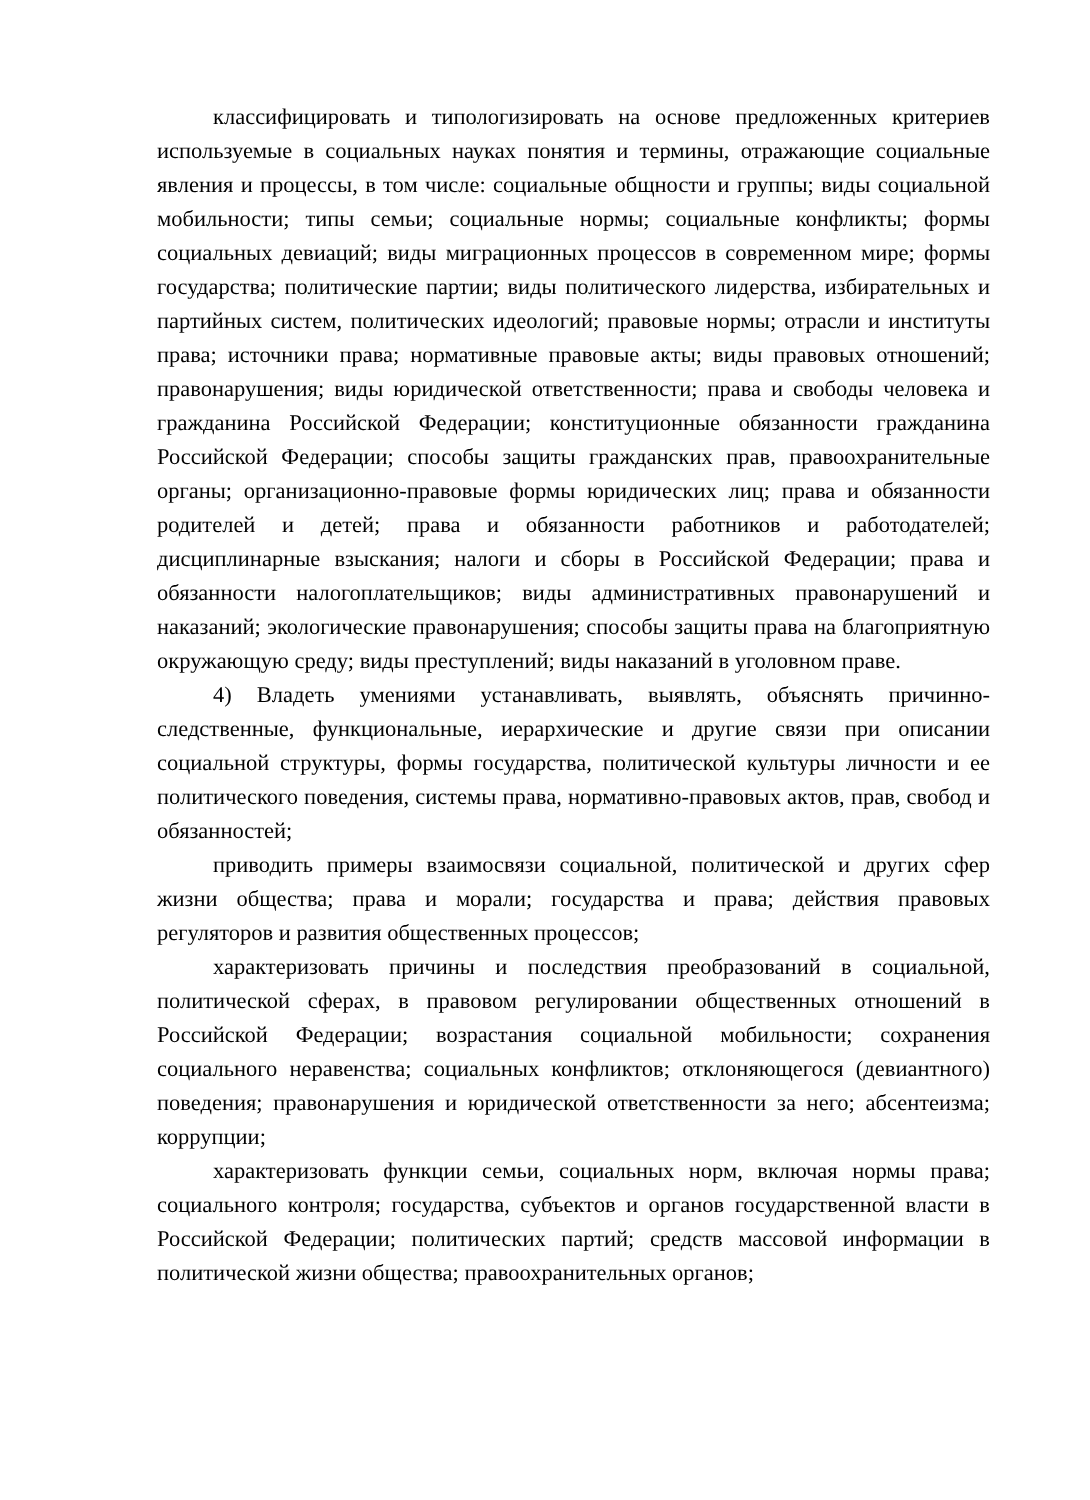классифицировать и типологизировать на основе предложенных критериев используемые в социальных науках понятия и термины, отражающие социальные явления и процессы, в том числе: социальные общности и группы; виды социальной мобильности; типы семьи; социальные нормы; социальные конфликты; формы социальных девиаций; виды миграционных процессов в современном мире; формы государства; политические партии; виды политического лидерства, избирательных и партийных систем, политических идеологий; правовые нормы; отрасли и институты права; источники права; нормативные правовые акты; виды правовых отношений; правонарушения; виды юридической ответственности; права и свободы человека и гражданина Российской Федерации; конституционные обязанности гражданина Российской Федерации; способы защиты гражданских прав, правоохранительные органы; организационно-правовые формы юридических лиц; права и обязанности родителей и детей; права и обязанности работников и работодателей; дисциплинарные взыскания; налоги и сборы в Российской Федерации; права и обязанности налогоплательщиков; виды административных правонарушений и наказаний; экологические правонарушения; способы защиты права на благоприятную окружающую среду; виды преступлений; виды наказаний в уголовном праве.
4) Владеть умениями устанавливать, выявлять, объяснять причинно-следственные, функциональные, иерархические и другие связи при описании социальной структуры, формы государства, политической культуры личности и ее политического поведения, системы права, нормативно-правовых актов, прав, свобод и обязанностей;
приводить примеры взаимосвязи социальной, политической и других сфер жизни общества; права и морали; государства и права; действия правовых регуляторов и развития общественных процессов;
характеризовать причины и последствия преобразований в социальной, политической сферах, в правовом регулировании общественных отношений в Российской Федерации; возрастания социальной мобильности; сохранения социального неравенства; социальных конфликтов; отклоняющегося (девиантного) поведения; правонарушения и юридической ответственности за него; абсентеизма; коррупции;
характеризовать функции семьи, социальных норм, включая нормы права; социального контроля; государства, субъектов и органов государственной власти в Российской Федерации; политических партий; средств массовой информации в политической жизни общества; правоохранительных органов;